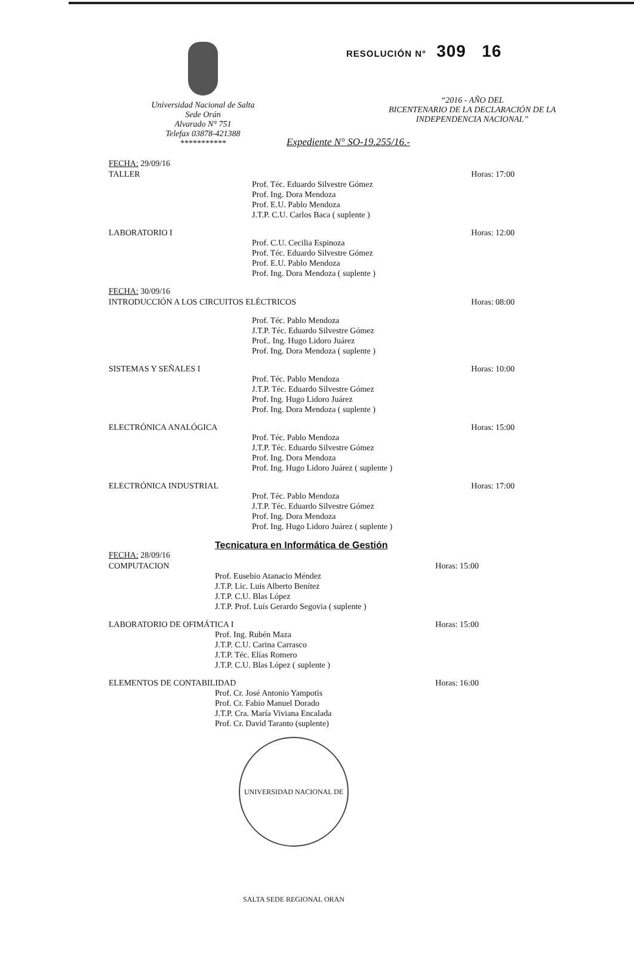Universidad Nacional de Salta
Sede Orán
Alvarado N° 751
Telefax 03878-421388
***********
RESOLUCIÓN N° 309 16
“2016 - AÑO DEL
BICENTENARIO DE LA DECLARACIÓN DE LA
INDEPENDENCIA NACIONAL”
Expediente N° SO-19.255/16.-
FECHA: 29/09/16
TALLER Horas: 17:00
Prof. Téc. Eduardo Silvestre Gómez
Prof. Ing. Dora Mendoza
Prof. E.U. Pablo Mendoza
J.T.P. C.U. Carlos Baca ( suplente )
LABORATORIO I Horas: 12:00
Prof. C.U. Cecilia Espinoza
Prof. Téc. Eduardo Silvestre Gómez
Prof. E.U. Pablo Mendoza
Prof. Ing. Dora Mendoza ( suplente )
FECHA: 30/09/16
INTRODUCCIÓN A LOS CIRCUITOS ELÉCTRICOS Horas: 08:00
Prof. Téc. Pablo Mendoza
J.T.P. Téc. Eduardo Silvestre Gómez
Prof.. Ing. Hugo Lidoro Juárez
Prof. Ing. Dora Mendoza ( suplente )
SISTEMAS Y SEÑALES I Horas: 10:00
Prof. Téc. Pablo Mendoza
J.T.P. Téc. Eduardo Silvestre Gómez
Prof. Ing. Hugo Lidoro Juárez
Prof. Ing. Dora Mendoza ( suplente )
ELECTRÓNICA ANALÓGICA Horas: 15:00
Prof. Téc. Pablo Mendoza
J.T.P. Téc. Eduardo Silvestre Gómez
Prof. Ing. Dora Mendoza
Prof. Ing. Hugo Lidoro Juárez ( suplente )
ELECTRÓNICA INDUSTRIAL Horas: 17:00
Prof. Téc. Pablo Mendoza
J.T.P. Téc. Eduardo Silvestre Gómez
Prof. Ing. Dora Mendoza
Prof. Ing. Hugo Lidoro Juárez ( suplente )
Tecnicatura en Informática de Gestión
FECHA: 28/09/16
COMPUTACION Horas: 15:00
Prof. Eusebio Atanacio Méndez
J.T.P. Lic. Luis Alberto Benítez
J.T.P. C.U. Blas López
J.T.P. Prof. Luís Gerardo Segovia ( suplente )
LABORATORIO DE OFIMÁTICA I Horas: 15:00
Prof. Ing. Rubén Maza
J.T.P. C.U. Carina Carrasco
J.T.P. Téc. Elías Romero
J.T.P. C.U. Blas López ( suplente )
ELEMENTOS DE CONTABILIDAD Horas: 16:00
Prof. Cr. José Antonio Yampotis
Prof. Cr. Fabio Manuel Dorado
J.T.P. Cra. María Viviana Encalada
Prof. Cr. David Taranto (suplente)
UNIVERSIDAD NACIONAL DE SALTA SEDE REGIONAL ORAN